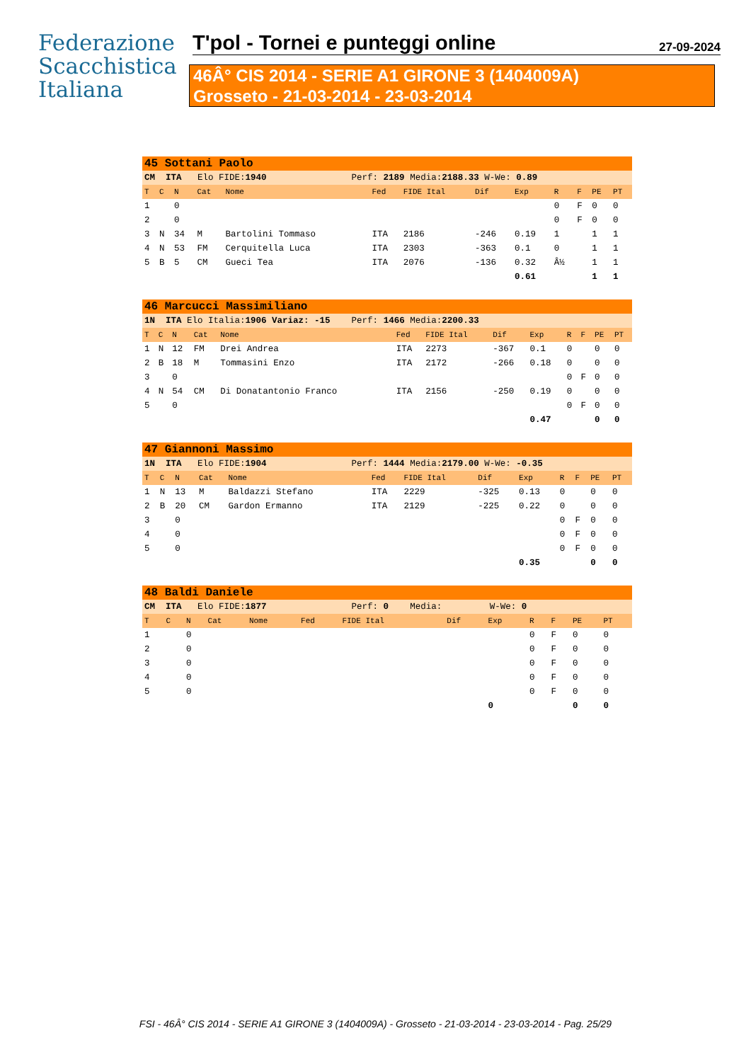Federazione
Scacchistica
Italiana
T'pol - Tornei e punteggi online
27-09-2024
46Â° CIS 2014 - SERIE A1 GIRONE 3 (1404009A)
Grosseto - 21-03-2014 - 23-03-2014
| 45 Sottani Paolo | | | | | | | | | | | | |
| CM ITA Elo FIDE: 1940 Perf: 2189 Media: 2188.33 W-We: 0.89 | | | | | | | | | | | | |
| T | C | N | Cat | Nome | Fed | FIDE Ital | Dif | Exp | R | F | PE | PT |
| 1 | | 0 | | | | | | | 0 | F | 0 | 0 |
| 2 | | 0 | | | | | | | 0 | F | 0 | 0 |
| 3 | N | 34 | M | Bartolini Tommaso | ITA | 2186 | -246 | 0.19 | 1 | | 1 | 1 |
| 4 | N | 53 | FM | Cerquitella Luca | ITA | 2303 | -363 | 0.1 | 0 | | 1 | 1 |
| 5 | B | 5 | CM | Gueci Tea | ITA | 2076 | -136 | 0.32 | Â½ | | 1 | 1 |
| | | | | | | | | 0.61 | | | 1 | 1 |
| 46 Marcucci Massimiliano | | | | | | | | | | | | |
| 1N ITA Elo Italia: 1906 Variaz: -15 Perf: 1466 Media: 2200.33 | | | | | | | | | | | | |
| T | C | N | Cat | Nome | Fed | FIDE Ital | Dif | Exp | R | F | PE | PT |
| 1 | N | 12 | FM | Drei Andrea | ITA | 2273 | -367 | 0.1 | 0 | | 0 | 0 |
| 2 | B | 18 | M | Tommasini Enzo | ITA | 2172 | -266 | 0.18 | 0 | | 0 | 0 |
| 3 | | 0 | | | | | | | 0 | F | 0 | 0 |
| 4 | N | 54 | CM | Di Donatantonio Franco | ITA | 2156 | -250 | 0.19 | 0 | | 0 | 0 |
| 5 | | 0 | | | | | | | 0 | F | 0 | 0 |
| | | | | | | | | 0.47 | | | 0 | 0 |
| 47 Giannoni Massimo | | | | | | | | | | | | |
| 1N ITA Elo FIDE: 1904 Perf: 1444 Media: 2179.00 W-We: -0.35 | | | | | | | | | | | | |
| T | C | N | Cat | Nome | Fed | FIDE Ital | Dif | Exp | R | F | PE | PT |
| 1 | N | 13 | M | Baldazzi Stefano | ITA | 2229 | -325 | 0.13 | 0 | | 0 | 0 |
| 2 | B | 20 | CM | Gardon Ermanno | ITA | 2129 | -225 | 0.22 | 0 | | 0 | 0 |
| 3 | | 0 | | | | | | | 0 | F | 0 | 0 |
| 4 | | 0 | | | | | | | 0 | F | 0 | 0 |
| 5 | | 0 | | | | | | | 0 | F | 0 | 0 |
| | | | | | | | | 0.35 | | | 0 | 0 |
| 48 Baldi Daniele | | | | | | | | | | | | |
| CM ITA Elo FIDE: 1877 Perf: 0 Media: W-We: 0 | | | | | | | | | | | | |
| T | C | N | Cat | Nome | Fed | FIDE Ital | Dif | Exp | R | F | PE | PT |
| 1 | | 0 | | | | | | | 0 | F | 0 | 0 |
| 2 | | 0 | | | | | | | 0 | F | 0 | 0 |
| 3 | | 0 | | | | | | | 0 | F | 0 | 0 |
| 4 | | 0 | | | | | | | 0 | F | 0 | 0 |
| 5 | | 0 | | | | | | | 0 | F | 0 | 0 |
| | | | | | | | | 0 | | | 0 | 0 |
FSI - 46Â° CIS 2014 - SERIE A1 GIRONE 3 (1404009A) - Grosseto - 21-03-2014 - 23-03-2014 - Pag. 25/29